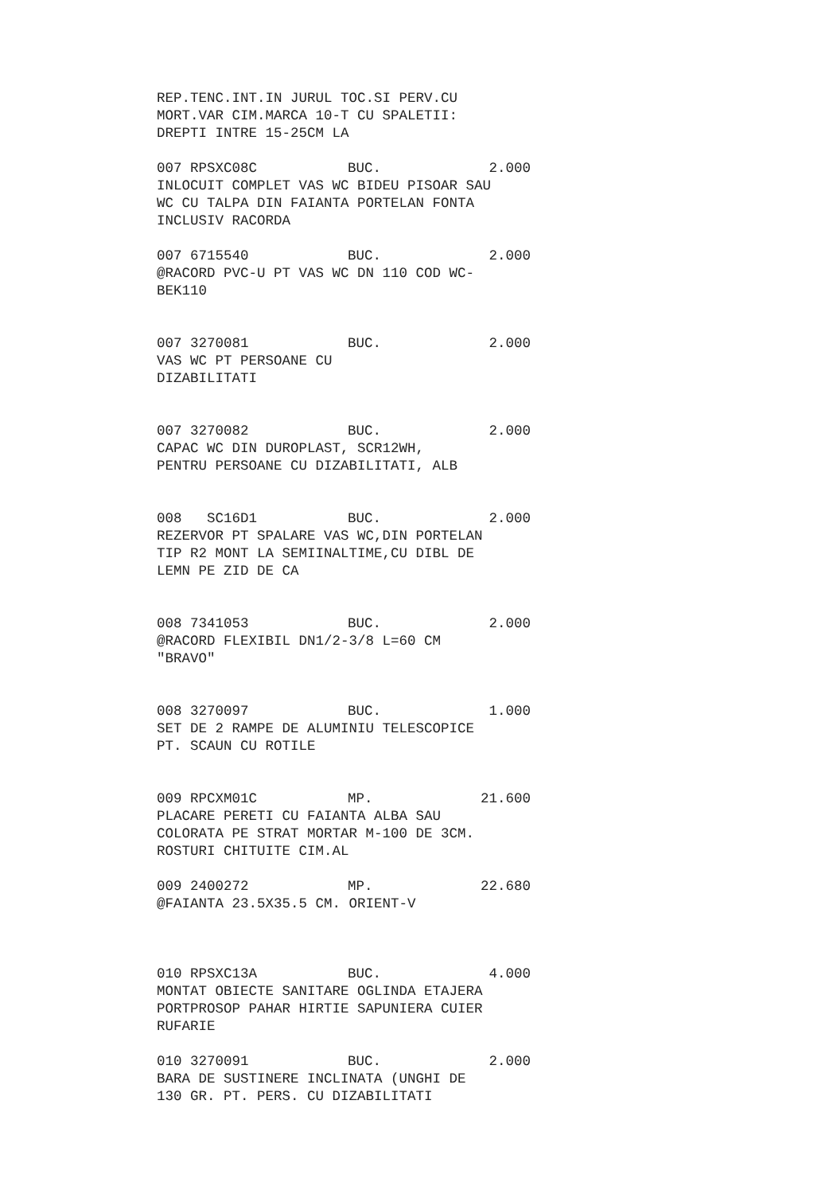REP.TENC.INT.IN JURUL TOC.SI PERV.CU
MORT.VAR CIM.MARCA 10-T CU SPALETII:
DREPTI INTRE 15-25CM LA
007 RPSXC08C BUC. 2.000
INLOCUIT COMPLET VAS WC BIDEU PISOAR SAU
WC CU TALPA DIN FAIANTA PORTELAN FONTA
INCLUSIV RACORDA
007 6715540 BUC. 2.000
@RACORD PVC-U PT VAS WC DN 110 COD WC-
BEK110
007 3270081 BUC. 2.000
VAS WC PT PERSOANE CU
DIZABILITATI
007 3270082 BUC. 2.000
CAPAC WC DIN DUROPLAST, SCR12WH,
PENTRU PERSOANE CU DIZABILITATI, ALB
008 SC16D1 BUC. 2.000
REZERVOR PT SPALARE VAS WC,DIN PORTELAN
TIP R2 MONT LA SEMIINALTIME,CU DIBL DE
LEMN PE ZID DE CA
008 7341053 BUC. 2.000
@RACORD FLEXIBIL DN1/2-3/8 L=60 CM
"BRAVO"
008 3270097 BUC. 1.000
SET DE 2 RAMPE DE ALUMINIU TELESCOPICE
PT. SCAUN CU ROTILE
009 RPCXM01C MP. 21.600
PLACARE PERETI CU FAIANTA ALBA SAU
COLORATA PE STRAT MORTAR M-100 DE 3CM.
ROSTURI CHITUITE CIM.AL
009 2400272 MP. 22.680
@FAIANTA 23.5X35.5 CM. ORIENT-V
010 RPSXC13A BUC. 4.000
MONTAT OBIECTE SANITARE OGLINDA ETAJERA
PORTPROSOP PAHAR HIRTIE SAPUNIERA CUIER
RUFARIE
010 3270091 BUC. 2.000
BARA DE SUSTINERE INCLINATA (UNGHI DE
130 GR. PT. PERS. CU DIZABILITATI